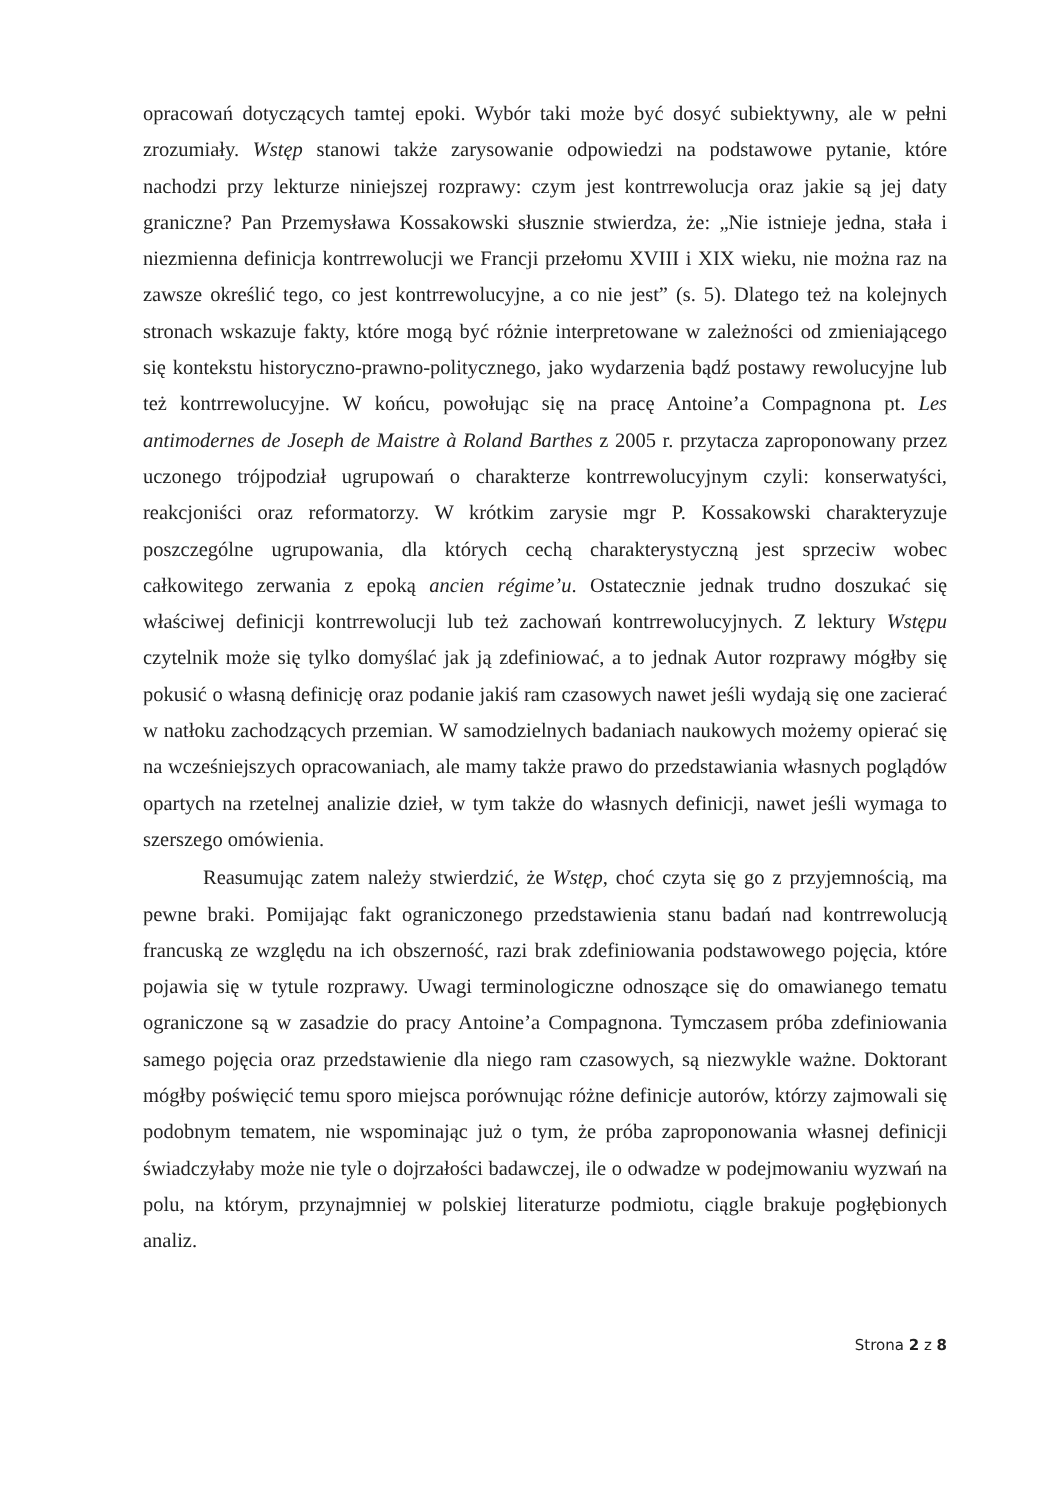opracowań dotyczących tamtej epoki. Wybór taki może być dosyć subiektywny, ale w pełni zrozumiały. Wstęp stanowi także zarysowanie odpowiedzi na podstawowe pytanie, które nachodzi przy lekturze niniejszej rozprawy: czym jest kontrrewolucja oraz jakie są jej daty graniczne? Pan Przemysława Kossakowski słusznie stwierdza, że: „Nie istnieje jedna, stała i niezmienna definicja kontrrewolucji we Francji przełomu XVIII i XIX wieku, nie można raz na zawsze określić tego, co jest kontrrewolucyjne, a co nie jest” (s. 5). Dlatego też na kolejnych stronach wskazuje fakty, które mogą być różnie interpretowane w zależności od zmieniającego się kontekstu historyczno-prawno-politycznego, jako wydarzenia bądź postawy rewolucyjne lub też kontrrewolucyjne. W końcu, powołując się na pracę Antoine’a Compagnona pt. Les antimodernes de Joseph de Maistre à Roland Barthes z 2005 r. przytacza zaproponowany przez uczonego trójpodział ugrupowań o charakterze kontrrewolucyjnym czyli: konserwatyści, reakcjoniści oraz reformatorzy. W krótkim zarysie mgr P. Kossakowski charakteryzuje poszczególne ugrupowania, dla których cechą charakterystyczną jest sprzeciw wobec całkowitego zerwania z epoką ancien régime’u. Ostatecznie jednak trudno doszukać się właściwej definicji kontrrewolucji lub też zachowań kontrrewolucyjnych. Z lektury Wstępu czytelnik może się tylko domyślać jak ją zdefiniować, a to jednak Autor rozprawy mógłby się pokusić o własną definicję oraz podanie jakiś ram czasowych nawet jeśli wydają się one zacierać w natłoku zachodzących przemian. W samodzielnych badaniach naukowych możemy opierać się na wcześniejszych opracowaniach, ale mamy także prawo do przedstawiania własnych poglądów opartych na rzetelnej analizie dzieł, w tym także do własnych definicji, nawet jeśli wymaga to szerszego omówienia.
Reasumując zatem należy stwierdzić, że Wstęp, choć czyta się go z przyjemnością, ma pewne braki. Pomijając fakt ograniczonego przedstawienia stanu badań nad kontrrewolucją francuską ze względu na ich obszerność, razi brak zdefiniowania podstawowego pojęcia, które pojawia się w tytule rozprawy. Uwagi terminologiczne odnoszące się do omawianego tematu ograniczone są w zasadzie do pracy Antoine’a Compagnona. Tymczasem próba zdefiniowania samego pojęcia oraz przedstawienie dla niego ram czasowych, są niezwykle ważne. Doktorant mógłby poświęcić temu sporo miejsca porównując różne definicje autorów, którzy zajmowali się podobnym tematem, nie wspominając już o tym, że próba zaproponowania własnej definicji świadczyłaby może nie tyle o dojrzałości badawczej, ile o odwadze w podejmowaniu wyzwań na polu, na którym, przynajmniej w polskiej literaturze podmiotu, ciągle brakuje pogłębionych analiz.
Strona 2 z 8